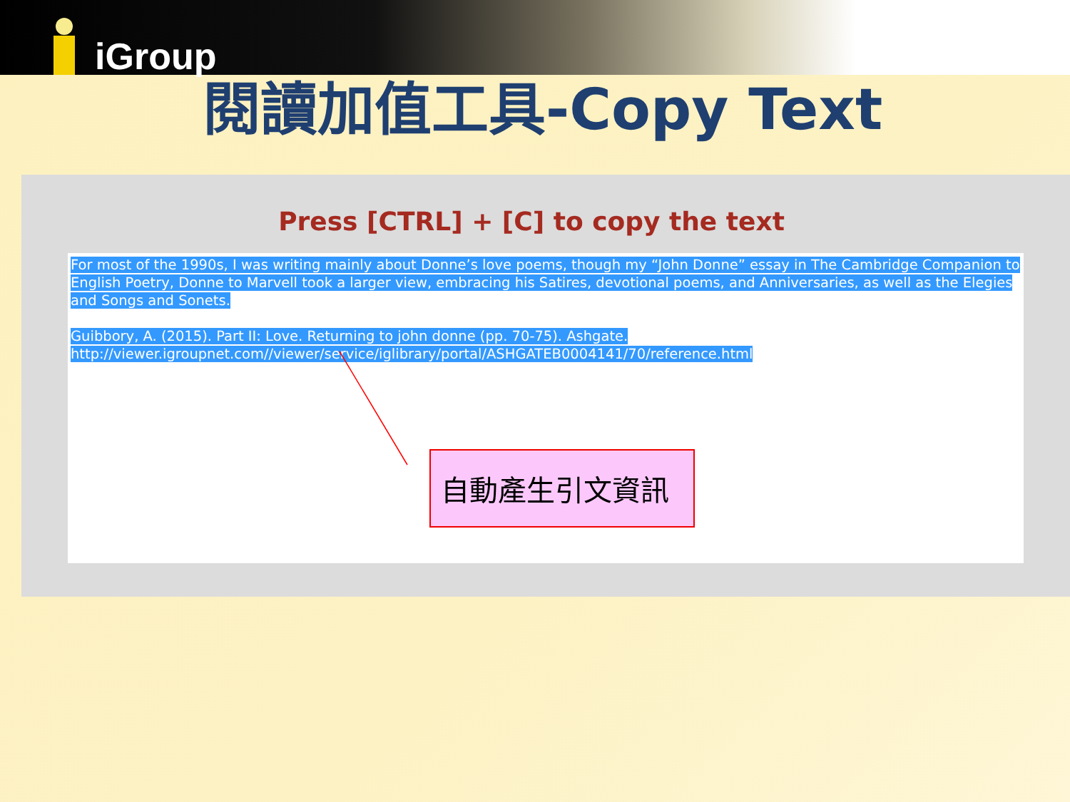iGroup
閱讀加值工具-Copy Text
Press [CTRL] + [C] to copy the text
For most of the 1990s, I was writing mainly about Donne’s love poems, though my “John Donne” essay in The Cambridge Companion to English Poetry, Donne to Marvell took a larger view, embracing his Satires, devotional poems, and Anniversaries, as well as the Elegies and Songs and Sonets.
Guibbory, A. (2015). Part II: Love. Returning to john donne (pp. 70-75). Ashgate.
http://viewer.igroupnet.com//viewer/service/iglibrary/portal/ASHGATEB0004141/70/reference.html
自動產生引文資訊